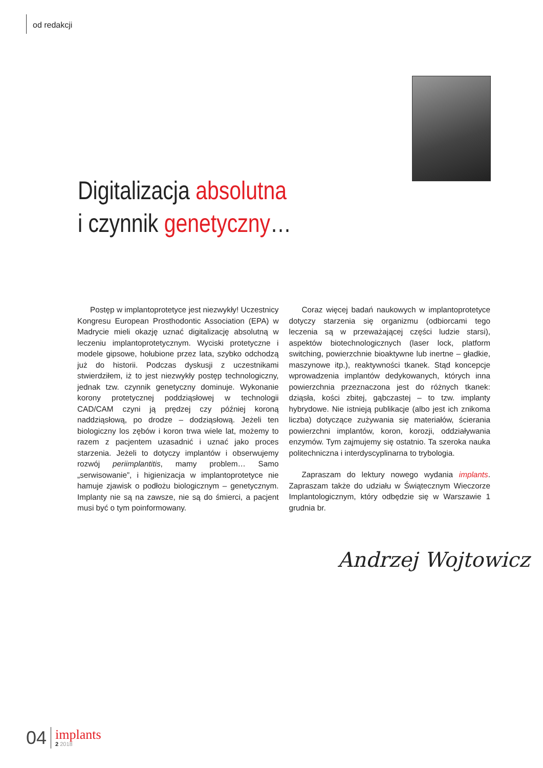od redakcji
Digitalizacja absolutna
i czynnik genetyczny…
Postęp w implantoprotetyce jest niezwykły! Uczestnicy Kongresu European Prosthodontic Association (EPA) w Madrycie mieli okazję uznać digitalizację absolutną w leczeniu implantoprotetycznym. Wyciski protetyczne i modele gipsowe, hołubione przez lata, szybko odchodzą już do historii. Podczas dyskusji z uczestnikami stwierdziłem, iż to jest niezwykły postęp technologiczny, jednak tzw. czynnik genetyczny dominuje. Wykonanie korony protetycznej poddziąsłowej w technologii CAD/CAM czyni ją prędzej czy później koroną naddziąsłową, po drodze – dodziąsłową. Jeżeli ten biologiczny los zębów i koron trwa wiele lat, możemy to razem z pacjentem uzasadnić i uznać jako proces starzenia. Jeżeli to dotyczy implantów i obserwujemy rozwój periimplantitis, mamy problem… Samo „serwisowanie”, i higienizacja w implantoprotetyce nie hamuje zjawisk o podłożu biologicznym – genetycznym. Implanty nie są na zawsze, nie są do śmierci, a pacjent musi być o tym poinformowany.
Coraz więcej badań naukowych w implantoprotetyce dotyczy starzenia się organizmu (odbiorcami tego leczenia są w przeważającej części ludzie starsi), aspektów biotechnologicznych (laser lock, platform switching, powierzchnie bioaktywne lub inertne – gładkie, maszynowe itp.), reaktywności tkanek. Stąd koncepcje wprowadzenia implantów dedykowanych, których inna powierzchnia przeznaczona jest do różnych tkanek: dziąsła, kości zbitej, gąbczastej – to tzw. implanty hybrydowe. Nie istnieją publikacje (albo jest ich znikoma liczba) dotyczące zużywania się materiałów, ścierania powierzchni implantów, koron, korozji, oddziaływania enzymów. Tym zajmujemy się ostatnio. Ta szeroka nauka politechniczna i interdyscyplinarna to trybologia.
Zapraszam do lektury nowego wydania implants. Zapraszam także do udziału w Świątecznym Wieczorze Implantologicznym, który odbędzie się w Warszawie 1 grudnia br.
Andrzej Wojtowicz
04
implants
2 2018